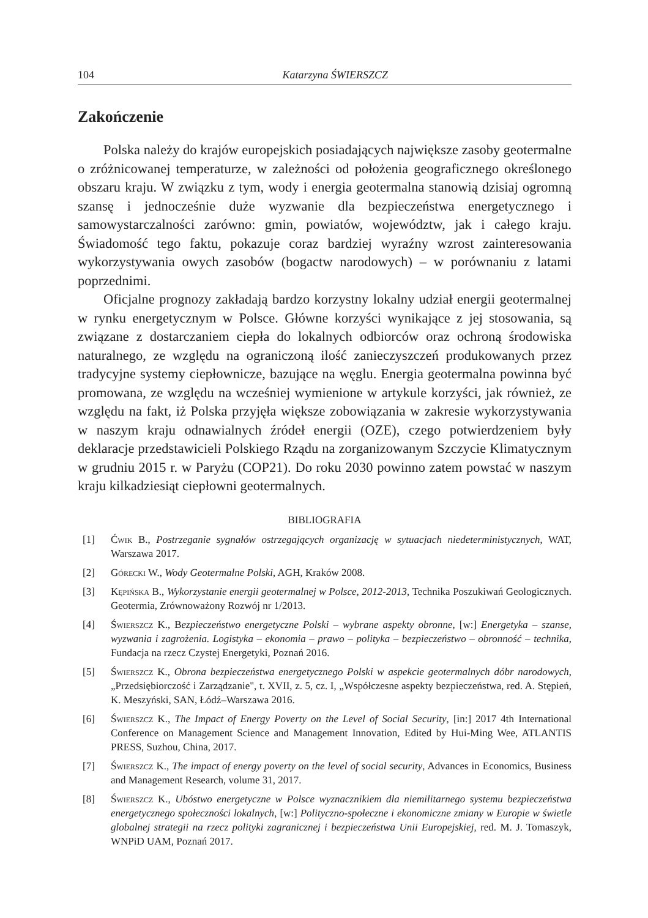104 Katarzyna ŚWIERSZCZ
Zakończenie
Polska należy do krajów europejskich posiadających największe zasoby geotermalne o zróżnicowanej temperaturze, w zależności od położenia geograficznego określonego obszaru kraju. W związku z tym, wody i energia geotermalna stanowią dzisiaj ogromną szansę i jednocześnie duże wyzwanie dla bezpieczeństwa energetycznego i samowystarczalności zarówno: gmin, powiatów, województw, jak i całego kraju. Świadomość tego faktu, pokazuje coraz bardziej wyraźny wzrost zainteresowania wykorzystywania owych zasobów (bogactw narodowych) – w porównaniu z latami poprzednimi.
Oficjalne prognozy zakładają bardzo korzystny lokalny udział energii geotermalnej w rynku energetycznym w Polsce. Główne korzyści wynikające z jej stosowania, są związane z dostarczaniem ciepła do lokalnych odbiorców oraz ochroną środowiska naturalnego, ze względu na ograniczoną ilość zanieczyszczeń produkowanych przez tradycyjne systemy ciepłownicze, bazujące na węglu. Energia geotermalna powinna być promowana, ze względu na wcześniej wymienione w artykule korzyści, jak również, ze względu na fakt, iż Polska przyjęła większe zobowiązania w zakresie wykorzystywania w naszym kraju odnawialnych źródeł energii (OZE), czego potwierdzeniem były deklaracje przedstawicieli Polskiego Rządu na zorganizowanym Szczycie Klimatycznym w grudniu 2015 r. w Paryżu (COP21). Do roku 2030 powinno zatem powstać w naszym kraju kilkadziesiąt ciepłowni geotermalnych.
BIBLIOGRAFIA
[1] Ćwik B., Postrzeganie sygnałów ostrzegających organizację w sytuacjach niedeterministycznych, WAT, Warszawa 2017.
[2] Górecki W., Wody Geotermalne Polski, AGH, Kraków 2008.
[3] Kępińska B., Wykorzystanie energii geotermalnej w Polsce, 2012-2013, Technika Poszukiwań Geologicznych. Geotermia, Zrównoważony Rozwój nr 1/2013.
[4] Świerszcz K., Bezpieczeństwo energetyczne Polski – wybrane aspekty obronne, [w:] Energetyka – szanse, wyzwania i zagrożenia. Logistyka – ekonomia – prawo – polityka – bezpieczeństwo – obronność – technika, Fundacja na rzecz Czystej Energetyki, Poznań 2016.
[5] Świerszcz K., Obrona bezpieczeństwa energetycznego Polski w aspekcie geotermalnych dóbr narodowych, „Przedsiębiorczość i Zarządzanie", t. XVII, z. 5, cz. I, „Współczesne aspekty bezpieczeństwa, red. A. Stępień, K. Meszyński, SAN, Łódź–Warszawa 2016.
[6] Świerszcz K., The Impact of Energy Poverty on the Level of Social Security, [in:] 2017 4th International Conference on Management Science and Management Innovation, Edited by Hui-Ming Wee, ATLANTIS PRESS, Suzhou, China, 2017.
[7] Świerszcz K., The impact of energy poverty on the level of social security, Advances in Economics, Business and Management Research, volume 31, 2017.
[8] Świerszcz K., Ubóstwo energetyczne w Polsce wyznacznikiem dla niemilitarnego systemu bezpieczeństwa energetycznego społeczności lokalnych, [w:] Polityczno-społeczne i ekonomiczne zmiany w Europie w świetle globalnej strategii na rzecz polityki zagranicznej i bezpieczeństwa Unii Europejskiej, red. M. J. Tomaszyk, WNPiD UAM, Poznań 2017.